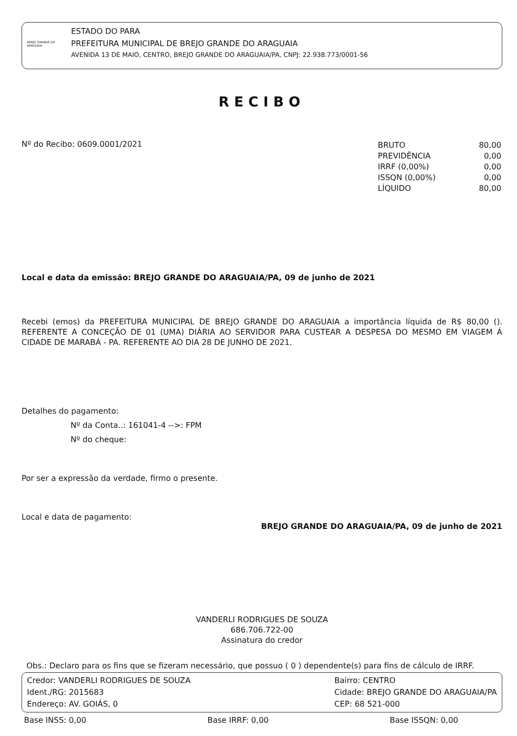BREJO GRANDE DO ARAGUAIA
ESTADO DO PARA
PREFEITURA MUNICIPAL DE BREJO GRANDE DO ARAGUAIA
AVENIDA 13 DE MAIO, CENTRO, BREJO GRANDE DO ARAGUAIA/PA, CNPJ: 22.938.773/0001-56
RECIBO
Nº do Recibo: 0609.0001/2021
| BRUTO | 80,00 |
| PREVIDÊNCIA | 0,00 |
| IRRF (0,00%) | 0,00 |
| ISSQN (0,00%) | 0,00 |
| LÍQUIDO | 80,00 |
Local e data da emissão: BREJO GRANDE DO ARAGUAIA/PA, 09 de junho de 2021
Recebi (emos) da PREFEITURA MUNICIPAL DE BREJO GRANDE DO ARAGUAIA a importância líquida de R$ 80,00 (). REFERENTE A CONCEÇÃO DE 01 (UMA) DIÁRIA AO SERVIDOR PARA CUSTEAR A DESPESA DO MESMO EM VIAGEM Á CIDADE DE MARABÁ - PA. REFERENTE AO DIA 28 DE JUNHO DE 2021.
Detalhes do pagamento:
Nº da Conta..: 161041-4 -->: FPM
Nº do cheque:
Por ser a expressão da verdade, firmo o presente.
Local e data de pagamento:
BREJO GRANDE DO ARAGUAIA/PA, 09 de junho de 2021
VANDERLI RODRIGUES DE SOUZA
686.706.722-00
Assinatura do credor
Obs.: Declaro para os fins que se fizeram necessário, que possuo ( 0 ) dependente(s) para fins de cálculo de IRRF.
Credor: VANDERLI RODRIGUES DE SOUZA
Ident./RG: 2015683
Endereço: AV. GOIÁS, 0
Bairro: CENTRO
Cidade: BREJO GRANDE DO ARAGUAIA/PA
CEP: 68 521-000
Base INSS: 0,00 Base IRRF: 0,00 Base ISSQN: 0,00